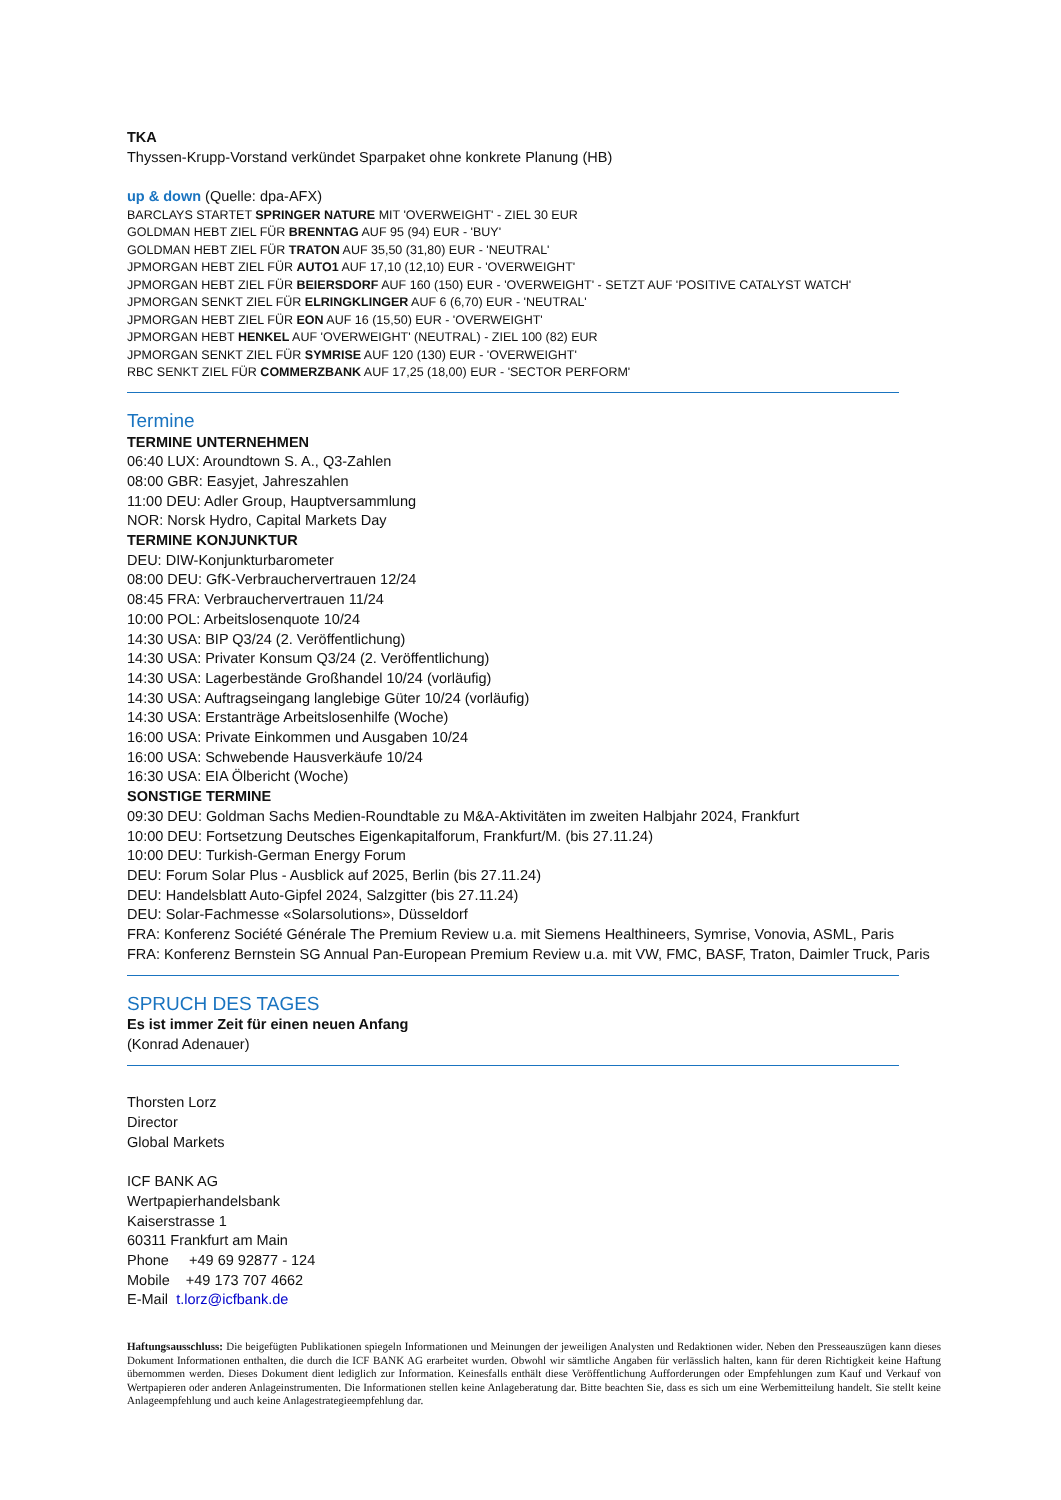TKA
Thyssen-Krupp-Vorstand verkündet Sparpaket ohne konkrete Planung (HB)
up & down (Quelle: dpa-AFX)
BARCLAYS STARTET SPRINGER NATURE MIT 'OVERWEIGHT' - ZIEL 30 EUR
GOLDMAN HEBT ZIEL FÜR BRENNTAG AUF 95 (94) EUR - 'BUY'
GOLDMAN HEBT ZIEL FÜR TRATON AUF 35,50 (31,80) EUR - 'NEUTRAL'
JPMORGAN HEBT ZIEL FÜR AUTO1 AUF 17,10 (12,10) EUR - 'OVERWEIGHT'
JPMORGAN HEBT ZIEL FÜR BEIERSDORF AUF 160 (150) EUR - 'OVERWEIGHT' - SETZT AUF 'POSITIVE CATALYST WATCH'
JPMORGAN SENKT ZIEL FÜR ELRINGKLINGER AUF 6 (6,70) EUR - 'NEUTRAL'
JPMORGAN HEBT ZIEL FÜR EON AUF 16 (15,50) EUR - 'OVERWEIGHT'
JPMORGAN HEBT HENKEL AUF 'OVERWEIGHT' (NEUTRAL) - ZIEL 100 (82) EUR
JPMORGAN SENKT ZIEL FÜR SYMRISE AUF 120 (130) EUR - 'OVERWEIGHT'
RBC SENKT ZIEL FÜR COMMERZBANK AUF 17,25 (18,00) EUR - 'SECTOR PERFORM'
Termine
TERMINE UNTERNEHMEN
06:40 LUX: Aroundtown S. A., Q3-Zahlen
08:00 GBR: Easyjet, Jahreszahlen
11:00 DEU: Adler Group, Hauptversammlung
NOR: Norsk Hydro, Capital Markets Day
TERMINE KONJUNKTUR
DEU: DIW-Konjunkturbarometer
08:00 DEU: GfK-Verbrauchervertrauen 12/24
08:45 FRA: Verbrauchervertrauen 11/24
10:00 POL: Arbeitslosenquote 10/24
14:30 USA: BIP Q3/24 (2. Veröffentlichung)
14:30 USA: Privater Konsum Q3/24 (2. Veröffentlichung)
14:30 USA: Lagerbestände Großhandel 10/24 (vorläufig)
14:30 USA: Auftragseingang langlebige Güter 10/24 (vorläufig)
14:30 USA: Erstanträge Arbeitslosenhilfe (Woche)
16:00 USA: Private Einkommen und Ausgaben 10/24
16:00 USA: Schwebende Hausverkäufe 10/24
16:30 USA: EIA Ölbericht (Woche)
SONSTIGE TERMINE
09:30 DEU: Goldman Sachs Medien-Roundtable zu M&A-Aktivitäten im zweiten Halbjahr 2024, Frankfurt
10:00 DEU: Fortsetzung Deutsches Eigenkapitalforum, Frankfurt/M. (bis 27.11.24)
10:00 DEU: Turkish-German Energy Forum
DEU: Forum Solar Plus - Ausblick auf 2025, Berlin (bis 27.11.24)
DEU: Handelsblatt Auto-Gipfel 2024, Salzgitter (bis 27.11.24)
DEU: Solar-Fachmesse «Solarsolutions», Düsseldorf
FRA: Konferenz Société Générale The Premium Review u.a. mit Siemens Healthineers, Symrise, Vonovia, ASML, Paris
FRA: Konferenz Bernstein SG Annual Pan-European Premium Review u.a. mit VW, FMC, BASF, Traton, Daimler Truck, Paris
SPRUCH DES TAGES
Es ist immer Zeit für einen neuen Anfang
(Konrad Adenauer)
Thorsten Lorz
Director
Global Markets
ICF BANK AG
Wertpapierhandelsbank
Kaiserstrasse 1
60311 Frankfurt am Main
Phone +49 69 92877 - 124
Mobile +49 173 707 4662
E-Mail t.lorz@icfbank.de
Haftungsausschluss: Die beigefügten Publikationen spiegeln Informationen und Meinungen der jeweiligen Analysten und Redaktionen wider. Neben den Presseauszügen kann dieses Dokument Informationen enthalten, die durch die ICF BANK AG erarbeitet wurden. Obwohl wir sämtliche Angaben für verlässlich halten, kann für deren Richtigkeit keine Haftung übernommen werden. Dieses Dokument dient lediglich zur Information. Keinesfalls enthält diese Veröffentlichung Aufforderungen oder Empfehlungen zum Kauf und Verkauf von Wertpapieren oder anderen Anlageinstrumenten. Die Informationen stellen keine Anlageberatung dar. Bitte beachten Sie, dass es sich um eine Werbemitteilung handelt. Sie stellt keine Anlageempfehlung und auch keine Anlagestrategieempfehlung dar.